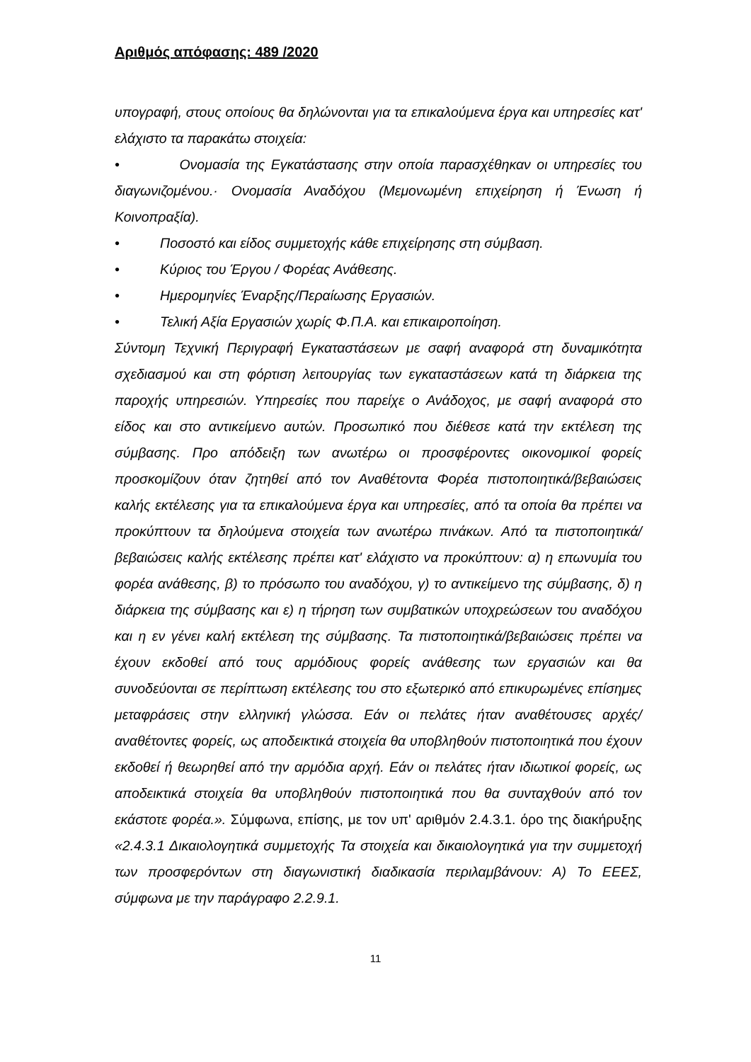Αριθμός απόφασης: 489 /2020
υπογραφή, στους οποίους θα δηλώνονται για τα επικαλούμενα έργα και υπηρεσίες κατ' ελάχιστο τα παρακάτω στοιχεία:
• Ονομασία της Εγκατάστασης στην οποία παρασχέθηκαν οι υπηρεσίες του διαγωνιζομένου.· Ονομασία Αναδόχου (Μεμονωμένη επιχείρηση ή Ένωση ή Κοινοπραξία).
• Ποσοστό και είδος συμμετοχής κάθε επιχείρησης στη σύμβαση.
• Κύριος του Έργου / Φορέας Ανάθεσης.
• Ημερομηνίες Έναρξης/Περαίωσης Εργασιών.
• Τελική Αξία Εργασιών χωρίς Φ.Π.Α. και επικαιροποίηση.
Σύντομη Τεχνική Περιγραφή Εγκαταστάσεων με σαφή αναφορά στη δυναμικότητα σχεδιασμού και στη φόρτιση λειτουργίας των εγκαταστάσεων κατά τη διάρκεια της παροχής υπηρεσιών. Υπηρεσίες που παρείχε ο Ανάδοχος, με σαφή αναφορά στο είδος και στο αντικείμενο αυτών. Προσωπικό που διέθεσε κατά την εκτέλεση της σύμβασης. Προ απόδειξη των ανωτέρω οι προσφέροντες οικονομικοί φορείς προσκομίζουν όταν ζητηθεί από τον Αναθέτοντα Φορέα πιστοποιητικά/βεβαιώσεις καλής εκτέλεσης για τα επικαλούμενα έργα και υπηρεσίες, από τα οποία θα πρέπει να προκύπτουν τα δηλούμενα στοιχεία των ανωτέρω πινάκων. Από τα πιστοποιητικά/βεβαιώσεις καλής εκτέλεσης πρέπει κατ' ελάχιστο να προκύπτουν: α) η επωνυμία του φορέα ανάθεσης, β) το πρόσωπο του αναδόχου, γ) το αντικείμενο της σύμβασης, δ) η διάρκεια της σύμβασης και ε) η τήρηση των συμβατικών υποχρεώσεων του αναδόχου και η εν γένει καλή εκτέλεση της σύμβασης. Τα πιστοποιητικά/βεβαιώσεις πρέπει να έχουν εκδοθεί από τους αρμόδιους φορείς ανάθεσης των εργασιών και θα συνοδεύονται σε περίπτωση εκτέλεσης του στο εξωτερικό από επικυρωμένες επίσημες μεταφράσεις στην ελληνική γλώσσα. Εάν οι πελάτες ήταν αναθέτουσες αρχές/αναθέτοντες φορείς, ως αποδεικτικά στοιχεία θα υποβληθούν πιστοποιητικά που έχουν εκδοθεί ή θεωρηθεί από την αρμόδια αρχή. Εάν οι πελάτες ήταν ιδιωτικοί φορείς, ως αποδεικτικά στοιχεία θα υποβληθούν πιστοποιητικά που θα συνταχθούν από τον εκάστοτε φορέα.». Σύμφωνα, επίσης, με τον υπ' αριθμόν 2.4.3.1. όρο της διακήρυξης «2.4.3.1 Δικαιολογητικά συμμετοχής Τα στοιχεία και δικαιολογητικά για την συμμετοχή των προσφερόντων στη διαγωνιστική διαδικασία περιλαμβάνουν: Α) Το ΕΕΕΣ, σύμφωνα με την παράγραφο 2.2.9.1.
11